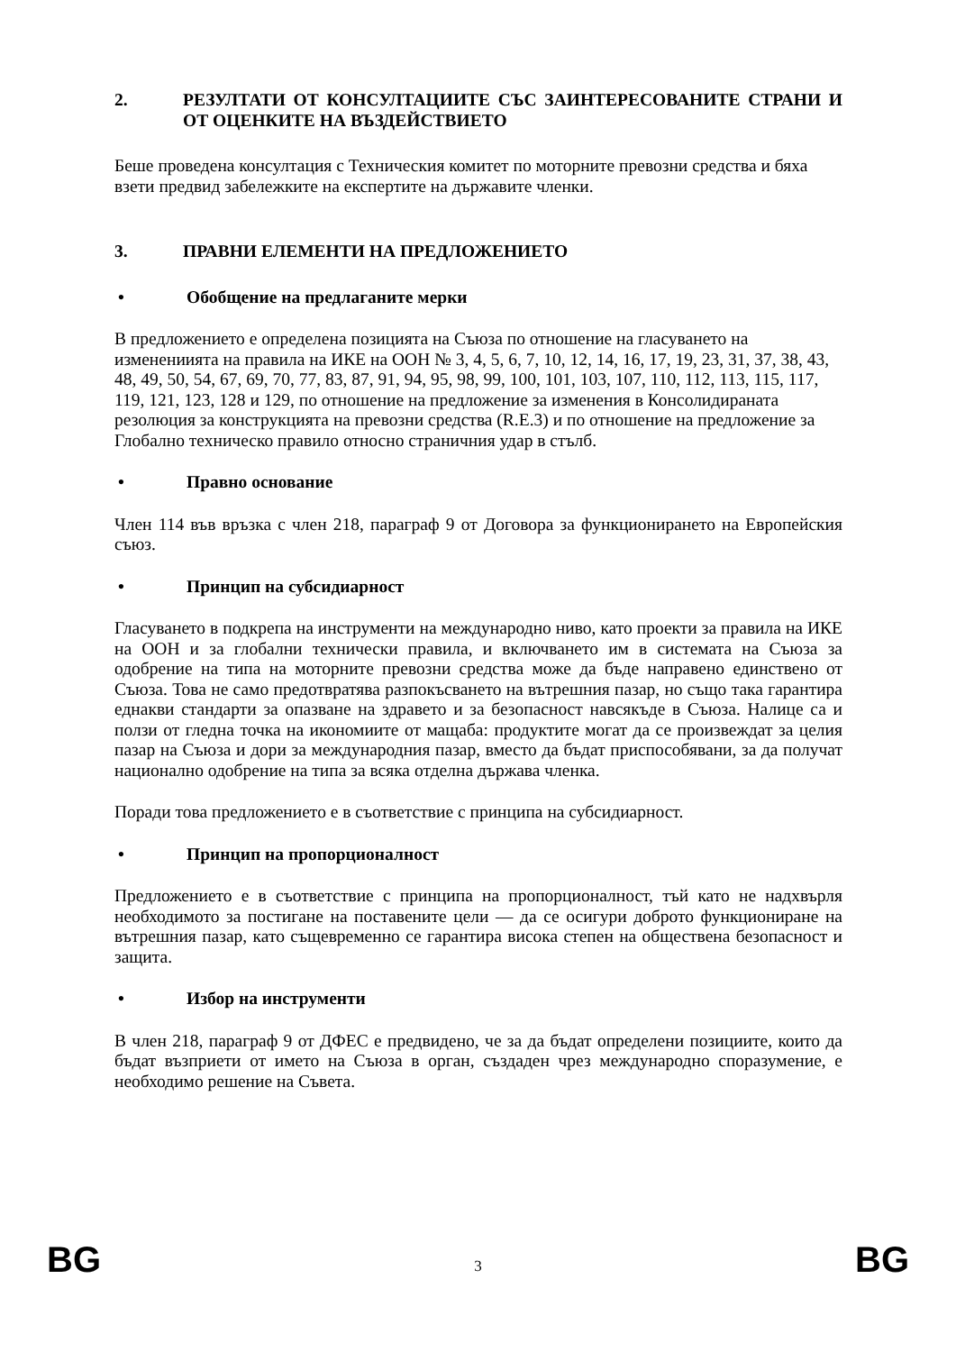2. РЕЗУЛТАТИ ОТ КОНСУЛТАЦИИТЕ СЪС ЗАИНТЕРЕСОВАНИТЕ СТРАНИ И ОТ ОЦЕНКИТЕ НА ВЪЗДЕЙСТВИЕТО
Беше проведена консултация с Техническия комитет по моторните превозни средства и бяха взети предвид забележките на експертите на държавите членки.
3. ПРАВНИ ЕЛЕМЕНТИ НА ПРЕДЛОЖЕНИЕТО
• Обобщение на предлаганите мерки
В предложението е определена позицията на Съюза по отношение на гласуването на изменениията на правила на ИКЕ на ООН № 3, 4, 5, 6, 7, 10, 12, 14, 16, 17, 19, 23, 31, 37, 38, 43, 48, 49, 50, 54, 67, 69, 70, 77, 83, 87, 91, 94, 95, 98, 99, 100, 101, 103, 107, 110, 112, 113, 115, 117, 119, 121, 123, 128 и 129, по отношение на предложение за изменения в Консолидираната резолюция за конструкцията на превозни средства (R.E.3) и по отношение на предложение за Глобално техническо правило относно страничния удар в стълб.
• Правно основание
Член 114 във връзка с член 218, параграф 9 от Договора за функционирането на Европейския съюз.
• Принцип на субсидиарност
Гласуването в подкрепа на инструменти на международно ниво, като проекти за правила на ИКЕ на ООН и за глобални технически правила, и включването им в системата на Съюза за одобрение на типа на моторните превозни средства може да бъде направено единствено от Съюза. Това не само предотвратява разпокъсването на вътрешния пазар, но също така гарантира еднакви стандарти за опазване на здравето и за безопасност навсякъде в Съюза. Налице са и ползи от гледна точка на икономиите от мащаба: продуктите могат да се произвеждат за целия пазар на Съюза и дори за международния пазар, вместо да бъдат приспособявани, за да получат национално одобрение на типа за всяка отделна държава членка.
Поради това предложението е в съответствие с принципа на субсидиарност.
• Принцип на пропорционалност
Предложението е в съответствие с принципа на пропорционалност, тъй като не надхвърля необходимото за постигане на поставените цели — да се осигури доброто функциониране на вътрешния пазар, като същевременно се гарантира висока степен на обществена безопасност и защита.
• Избор на инструменти
В член 218, параграф 9 от ДФЕС е предвидено, че за да бъдат определени позициите, които да бъдат възприети от името на Съюза в орган, създаден чрез международно споразумение, е необходимо решение на Съвета.
BG 3 BG